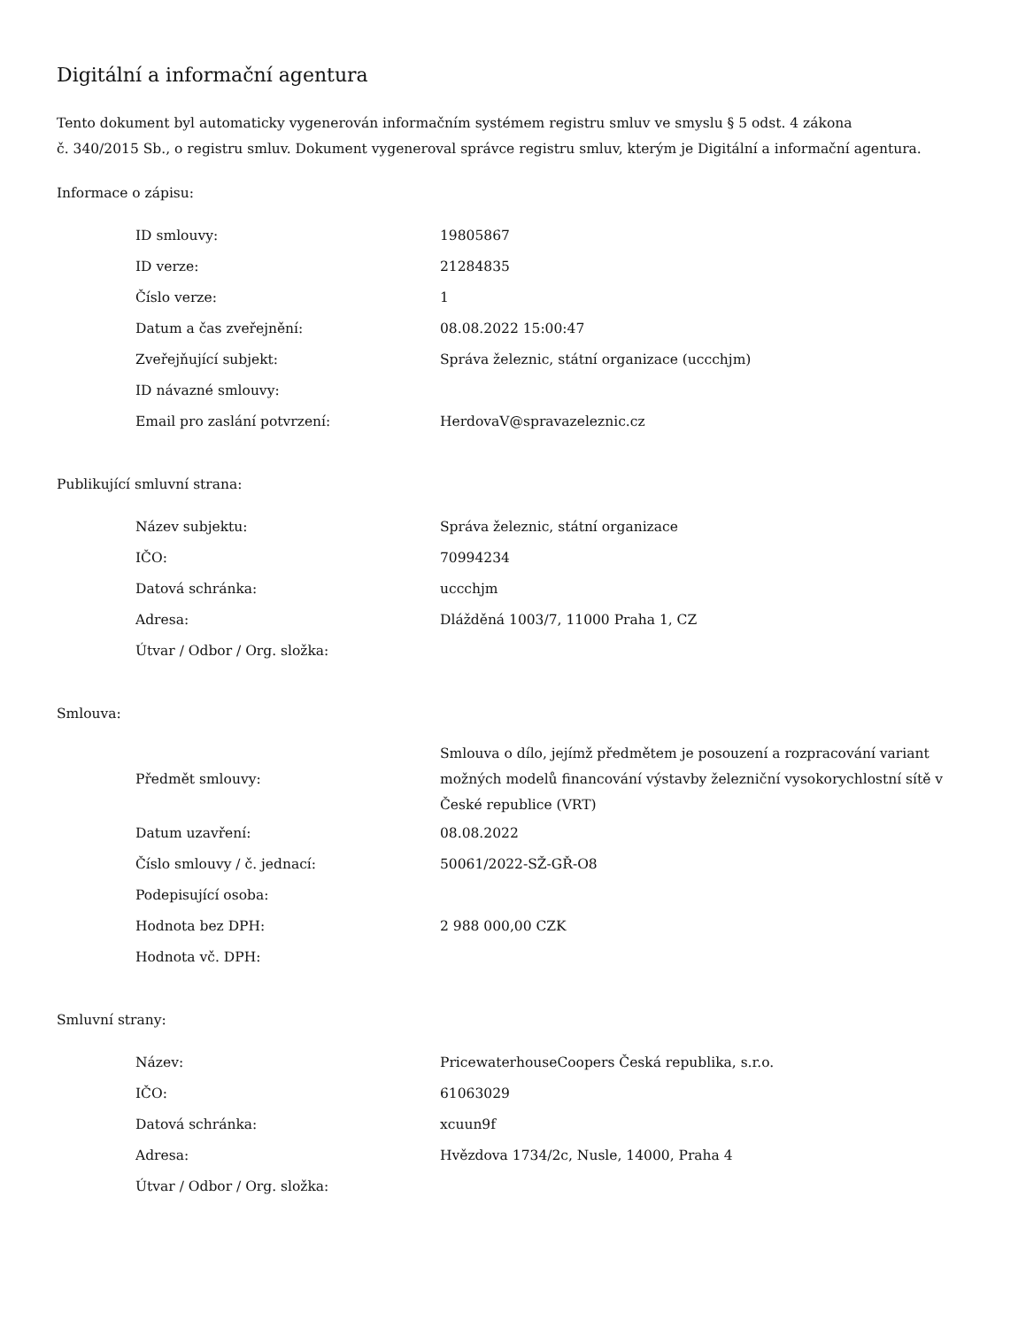Digitální a informační agentura
Tento dokument byl automaticky vygenerován informačním systémem registru smluv ve smyslu § 5 odst. 4 zákona
č. 340/2015 Sb., o registru smluv. Dokument vygeneroval správce registru smluv, kterým je Digitální a informační agentura.
Informace o zápisu:
| ID smlouvy: | 19805867 |
| ID verze: | 21284835 |
| Číslo verze: | 1 |
| Datum a čas zveřejnění: | 08.08.2022 15:00:47 |
| Zveřejňující subjekt: | Správa železnic, státní organizace (uccchjm) |
| ID návazné smlouvy: | |
| Email pro zaslání potvrzení: | HerdovaV@spravazeleznic.cz |
Publikující smluvní strana:
| Název subjektu: | Správa železnic, státní organizace |
| IČO: | 70994234 |
| Datová schránka: | uccchjm |
| Adresa: | Dlážděná 1003/7, 11000 Praha 1, CZ |
| Útvar / Odbor / Org. složka: | |
Smlouva:
| Předmět smlouvy: | Smlouva o dílo, jejímž předmětem je posouzení a rozpracování variant možných modelů financování výstavby železniční vysokorychlostní sítě v České republice (VRT) |
| Datum uzavření: | 08.08.2022 |
| Číslo smlouvy / č. jednací: | 50061/2022-SŽ-GŘ-O8 |
| Podepisující osoba: | |
| Hodnota bez DPH: | 2 988 000,00 CZK |
| Hodnota vč. DPH: | |
Smluvní strany:
| Název: | PricewaterhouseCoopers Česká republika, s.r.o. |
| IČO: | 61063029 |
| Datová schránka: | xcuun9f |
| Adresa: | Hvězdova 1734/2c, Nusle, 14000, Praha 4 |
| Útvar / Odbor / Org. složka: | |